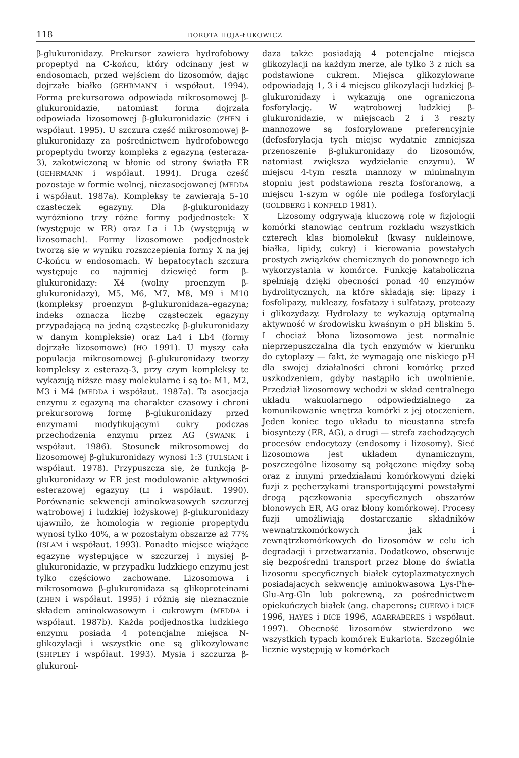118 DOROTA HOJA-ŁUKOWICZ
β-glukuronidazy. Prekursor zawiera hydrofobowy propeptyd na C-końcu, który odcinany jest w endosomach, przed wejściem do lizosomów, dając dojrzałe białko (GEHRMANN i współaut. 1994). Forma prekursorowa odpowiada mikrosomowej β-glukuronidazie, natomiast forma dojrzała odpowiada lizosomowej β-glukuronidazie (ZHEN i współaut. 1995). U szczura część mikrosomowej β-glukuronidazy za pośrednictwem hydrofobowego propeptydu tworzy kompleks z egazyną (esteraza-3), zakotwiczoną w błonie od strony światła ER (GEHRMANN i współaut. 1994). Druga część pozostaje w formie wolnej, niezasocjowanej (MEDDA i współaut. 1987a). Kompleksy te zawierają 5–10 cząsteczek egazyny. Dla β-glukuronidazy wyróżniono trzy różne formy podjednostek: X (występuje w ER) oraz La i Lb (występują w lizosomach). Formy lizosomowe podjednostek tworzą się w wyniku rozszczepienia formy X na jej C-końcu w endosomach. W hepatocytach szczura występuje co najmniej dziewięć form β-glukuronidazy: X4 (wolny proenzym β-glukuronidazy), M5, M6, M7, M8, M9 i M10 (kompleksy proenzym β-glukuronidaza–egazyna; indeks oznacza liczbę cząsteczek egazyny przypadającą na jedną cząsteczkę β-glukuronidazy w danym kompleksie) oraz La4 i Lb4 (formy dojrzałe lizosomowe) (HO 1991). U myszy cała populacja mikrosomowej β-glukuronidazy tworzy kompleksy z esterazą-3, przy czym kompleksy te wykazują niższe masy molekularne i są to: M1, M2, M3 i M4 (MEDDA i współaut. 1987a). Ta asocjacja enzymu z egazyną ma charakter czasowy i chroni prekursorową formę β-glukuronidazy przed enzymami modyfikującymi cukry podczas przechodzenia enzymu przez AG (SWANK i współaut. 1986). Stosunek mikrosomowej do lizosomowej β-glukuronidazy wynosi 1:3 (TULSIANI i współaut. 1978). Przypuszcza się, że funkcją β-glukuronidazy w ER jest modulowanie aktywności esterazowej egazyny (LI i współaut. 1990). Porównanie sekwencji aminokwasowych szczurzej wątrobowej i ludzkiej łożyskowej β-glukuronidazy ujawniło, że homologia w regionie propeptydu wynosi tylko 40%, a w pozostałym obszarze aż 77% (ISLAM i współaut. 1993). Ponadto miejsce wiążące egazynę występujące w szczurzej i mysiej β-glukuronidazie, w przypadku ludzkiego enzymu jest tylko częściowo zachowane. Lizosomowa i mikrosomowa β-glukuronidaza są glikoproteinami (ZHEN i współaut. 1995) i różnią się nieznacznie składem aminokwasowym i cukrowym (MEDDA i współaut. 1987b). Każda podjednostka ludzkiego enzymu posiada 4 potencjalne miejsca N-glikozylacji i wszystkie one są glikozylowane (SHIPLEY i współaut. 1993). Mysia i szczurza β-glukuroni-
daza także posiadają 4 potencjalne miejsca glikozylacji na każdym merze, ale tylko 3 z nich są podstawione cukrem. Miejsca glikozylowane odpowiadają 1, 3 i 4 miejscu glikozylacji ludzkiej β-glukuronidazy i wykazują one ograniczoną fosforylację. W wątrobowej ludzkiej β-glukuronidazie, w miejscach 2 i 3 reszty mannozowe są fosforylowane preferencyjnie (defosforylacja tych miejsc wydatnie zmniejsza przenoszenie β-glukuronidazy do lizosomów, natomiast zwiększa wydzielanie enzymu). W miejscu 4-tym reszta mannozy w minimalnym stopniu jest podstawiona resztą fosforanową, a miejscu 1-szym w ogóle nie podlega fosforylacji (GOLDBERG i KONFELD 1981).
Lizosomy odgrywają kluczową rolę w fizjologii komórki stanowiąc centrum rozkładu wszystkich czterech klas biomolekuł (kwasy nukleinowe, białka, lipidy, cukry) i kierowania powstałych prostych związków chemicznych do ponownego ich wykorzystania w komórce. Funkcję kataboliczną spełniają dzięki obecności ponad 40 enzymów hydrolitycznych, na które składają się: lipazy i fosfolipazy, nukleazy, fosfatazy i sulfatazy, proteazy i glikozydazy. Hydrolazy te wykazują optymalną aktywność w środowisku kwaśnym o pH bliskim 5. I chociaż błona lizosomowa jest normalnie nieprzepuszczalna dla tych enzymów w kierunku do cytoplazy — fakt, że wymagają one niskiego pH dla swojej działalności chroni komórkę przed uszkodzeniem, gdyby nastąpiło ich uwolnienie. Przedział lizosomowy wchodzi w skład centralnego układu wakuolarnego odpowiedzialnego za komunikowanie wnętrza komórki z jej otoczeniem. Jeden koniec tego układu to nieustanna strefa biosyntezy (ER, AG), a drugi — strefa zachodzących procesów endocytozy (endosomy i lizosomy). Sieć lizosomowa jest układem dynamicznym, poszczególne lizosomy są połączone między sobą oraz z innymi przedziałami komórkowymi dzięki fuzji z pęcherzykami transportującymi powstałymi drogą pączkowania specyficznych obszarów błonowych ER, AG oraz błony komórkowej. Procesy fuzji umożliwiają dostarczanie składników wewnątrzkomórkowych jak i zewnątrzkomórkowych do lizosomów w celu ich degradacji i przetwarzania. Dodatkowo, obserwuje się bezpośredni transport przez błonę do światła lizosomu specyficznych białek cytoplazmatycznych posiadających sekwencję aminokwasową Lys-Phe-Glu-Arg-Gln lub pokrewną, za pośrednictwem opiekuńczych białek (ang. chaperons; CUERVO i DICE 1996, HAYES i DICE 1996, AGARRABERES i współaut. 1997). Obecność lizosomów stwierdzono we wszystkich typach komórek Eukariota. Szczególnie licznie występują w komórkach